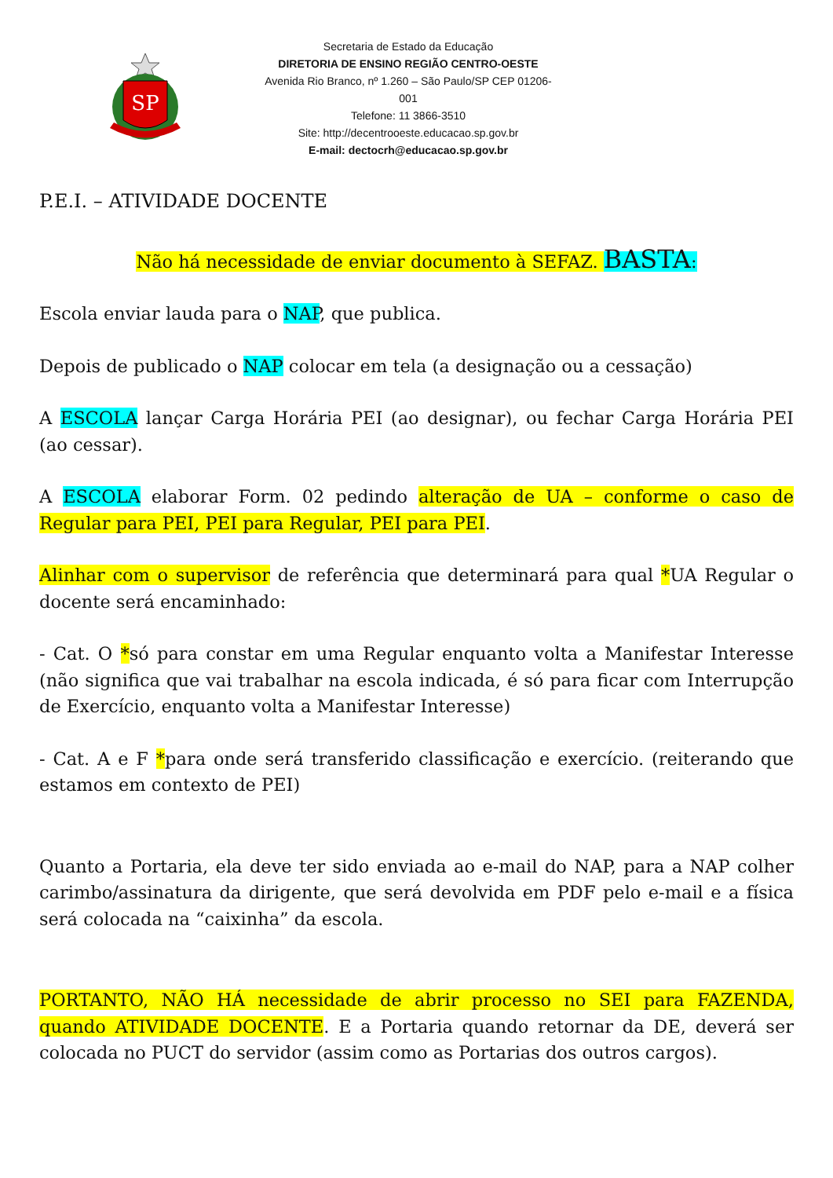SP
Secretaria de Estado da Educação
DIRETORIA DE ENSINO REGIÃO CENTRO-OESTE
Avenida Rio Branco, nº 1.260 – São Paulo/SP CEP 01206-001
Telefone: 11 3866-3510
Site: http://decentrooeste.educacao.sp.gov.br
E-mail: dectocrh@educacao.sp.gov.br
P.E.I. – ATIVIDADE DOCENTE
Não há necessidade de enviar documento à SEFAZ. BASTA:
Escola enviar lauda para o NAP, que publica.
Depois de publicado o NAP colocar em tela (a designação ou a cessação)
A ESCOLA lançar Carga Horária PEI (ao designar), ou fechar Carga Horária PEI (ao cessar).
A ESCOLA elaborar Form. 02 pedindo alteração de UA – conforme o caso de Regular para PEI, PEI para Regular, PEI para PEI.
Alinhar com o supervisor de referência que determinará para qual *UA Regular o docente será encaminhado:
- Cat. O *só para constar em uma Regular enquanto volta a Manifestar Interesse (não significa que vai trabalhar na escola indicada, é só para ficar com Interrupção de Exercício, enquanto volta a Manifestar Interesse)
- Cat. A e F *para onde será transferido classificação e exercício. (reiterando que estamos em contexto de PEI)
Quanto a Portaria, ela deve ter sido enviada ao e-mail do NAP, para a NAP colher carimbo/assinatura da dirigente, que será devolvida em PDF pelo e-mail e a física será colocada na “caixinha” da escola.
PORTANTO, NÃO HÁ necessidade de abrir processo no SEI para FAZENDA, quando ATIVIDADE DOCENTE. E a Portaria quando retornar da DE, deverá ser colocada no PUCT do servidor (assim como as Portarias dos outros cargos).